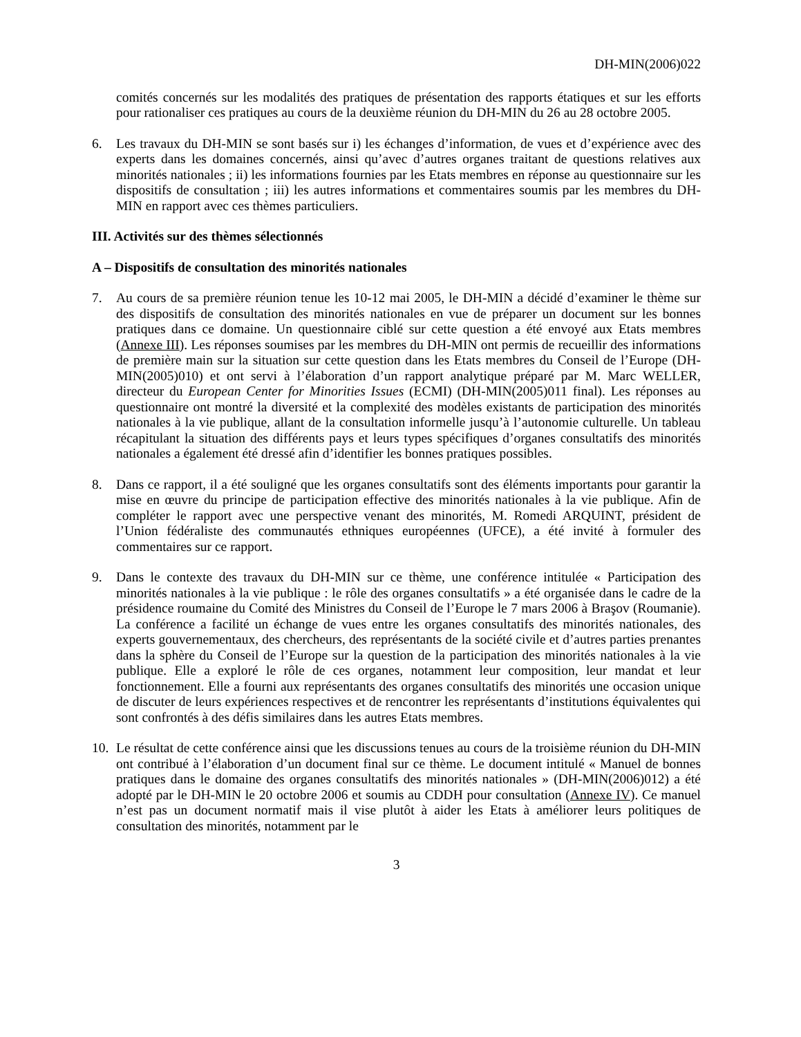DH-MIN(2006)022
comités concernés sur les modalités des pratiques de présentation des rapports étatiques et sur les efforts pour rationaliser ces pratiques au cours de la deuxième réunion du DH-MIN du 26 au 28 octobre 2005.
6. Les travaux du DH-MIN se sont basés sur i) les échanges d’information, de vues et d’expérience avec des experts dans les domaines concernés, ainsi qu’avec d’autres organes traitant de questions relatives aux minorités nationales ; ii) les informations fournies par les Etats membres en réponse au questionnaire sur les dispositifs de consultation ; iii) les autres informations et commentaires soumis par les membres du DH-MIN en rapport avec ces thèmes particuliers.
III. Activités sur des thèmes sélectionnés
A – Dispositifs de consultation des minorités nationales
7. Au cours de sa première réunion tenue les 10-12 mai 2005, le DH-MIN a décidé d’examiner le thème sur des dispositifs de consultation des minorités nationales en vue de préparer un document sur les bonnes pratiques dans ce domaine. Un questionnaire ciblé sur cette question a été envoyé aux Etats membres (Annexe III). Les réponses soumises par les membres du DH-MIN ont permis de recueillir des informations de première main sur la situation sur cette question dans les Etats membres du Conseil de l’Europe (DH-MIN(2005)010) et ont servi à l’élaboration d’un rapport analytique préparé par M. Marc WELLER, directeur du European Center for Minorities Issues (ECMI) (DH-MIN(2005)011 final). Les réponses au questionnaire ont montré la diversité et la complexité des modèles existants de participation des minorités nationales à la vie publique, allant de la consultation informelle jusqu’à l’autonomie culturelle. Un tableau récapitulant la situation des différents pays et leurs types spécifiques d’organes consultatifs des minorités nationales a également été dressé afin d’identifier les bonnes pratiques possibles.
8. Dans ce rapport, il a été souligné que les organes consultatifs sont des éléments importants pour garantir la mise en œuvre du principe de participation effective des minorités nationales à la vie publique. Afin de compléter le rapport avec une perspective venant des minorités, M. Romedi ARQUINT, président de l’Union fédéraliste des communautés ethniques européennes (UFCE), a été invité à formuler des commentaires sur ce rapport.
9. Dans le contexte des travaux du DH-MIN sur ce thème, une conférence intitulée « Participation des minorités nationales à la vie publique : le rôle des organes consultatifs » a été organisée dans le cadre de la présidence roumaine du Comité des Ministres du Conseil de l’Europe le 7 mars 2006 à Braşov (Roumanie). La conférence a facilité un échange de vues entre les organes consultatifs des minorités nationales, des experts gouvernementaux, des chercheurs, des représentants de la société civile et d’autres parties prenantes dans la sphère du Conseil de l’Europe sur la question de la participation des minorités nationales à la vie publique. Elle a exploré le rôle de ces organes, notamment leur composition, leur mandat et leur fonctionnement. Elle a fourni aux représentants des organes consultatifs des minorités une occasion unique de discuter de leurs expériences respectives et de rencontrer les représentants d’institutions équivalentes qui sont confrontés à des défis similaires dans les autres Etats membres.
10.
Le résultat de cette conférence ainsi que les discussions tenues au cours de la troisième réunion du DH-MIN ont contribué à l’élaboration d’un document final sur ce thème. Le document intitulé « Manuel de bonnes pratiques dans le domaine des organes consultatifs des minorités nationales » (DH-MIN(2006)012) a été adopté par le DH-MIN le 20 octobre 2006 et soumis au CDDH pour consultation (Annexe IV). Ce manuel n’est pas un document normatif mais il vise plutôt à aider les Etats à améliorer leurs politiques de consultation des minorités, notamment par le
3